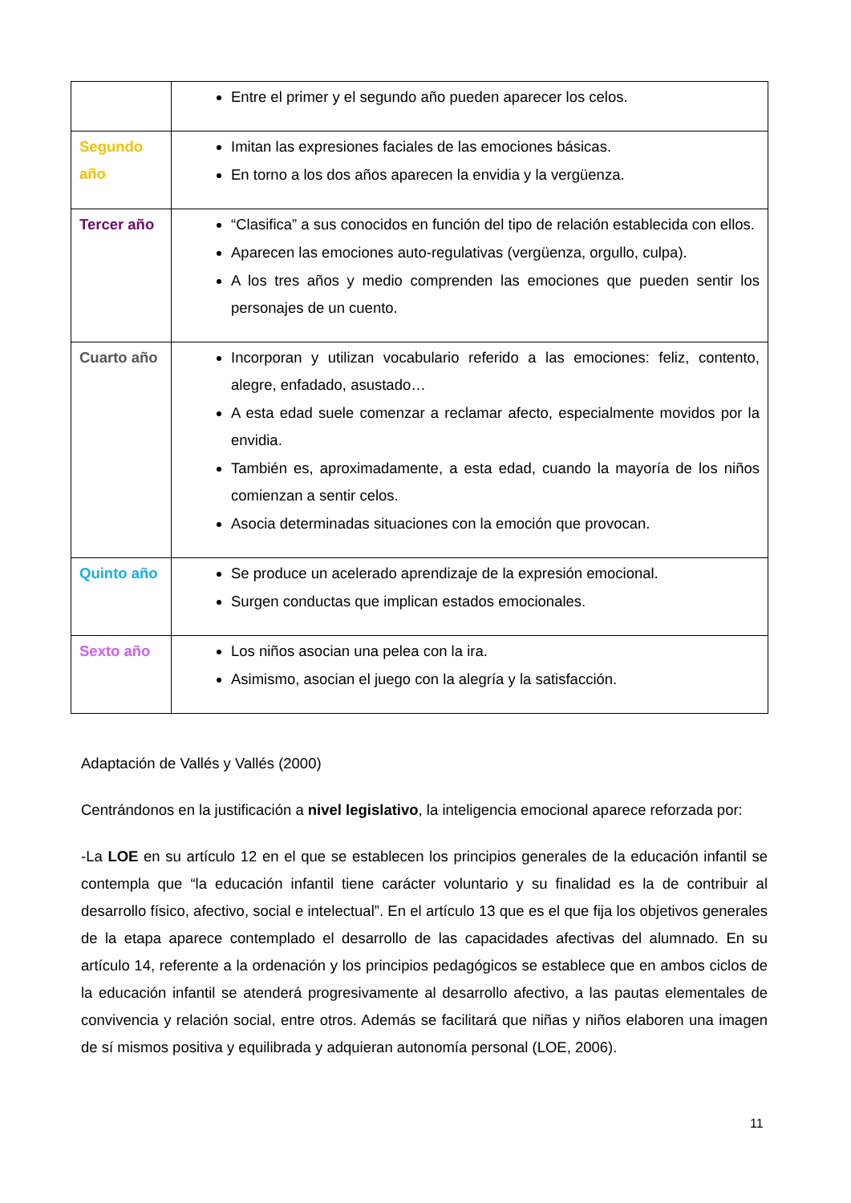| | Entre el primer y el segundo año pueden aparecer los celos. |
| Segundo año | Imitan las expresiones faciales de las emociones básicas. En torno a los dos años aparecen la envidia y la vergüenza. |
| Tercer año | “Clasifica” a sus conocidos en función del tipo de relación establecida con ellos. Aparecen las emociones auto-regulativas (vergüenza, orgullo, culpa). A los tres años y medio comprenden las emociones que pueden sentir los personajes de un cuento. |
| Cuarto año | Incorporan y utilizan vocabulario referido a las emociones: feliz, contento, alegre, enfadado, asustado… A esta edad suele comenzar a reclamar afecto, especialmente movidos por la envidia. También es, aproximadamente, a esta edad, cuando la mayoría de los niños comienzan a sentir celos. Asocia determinadas situaciones con la emoción que provocan. |
| Quinto año | Se produce un acelerado aprendizaje de la expresión emocional. Surgen conductas que implican estados emocionales. |
| Sexto año | Los niños asocian una pelea con la ira. Asimismo, asocian el juego con la alegría y la satisfacción. |
Adaptación de Vallés y Vallés (2000)
Centrándonos en la justificación a nivel legislativo, la inteligencia emocional aparece reforzada por:
-La LOE en su artículo 12 en el que se establecen los principios generales de la educación infantil se contempla que “la educación infantil tiene carácter voluntario y su finalidad es la de contribuir al desarrollo físico, afectivo, social e intelectual”. En el artículo 13 que es el que fija los objetivos generales de la etapa aparece contemplado el desarrollo de las capacidades afectivas del alumnado. En su artículo 14, referente a la ordenación y los principios pedagógicos se establece que en ambos ciclos de la educación infantil se atenderá progresivamente al desarrollo afectivo, a las pautas elementales de convivencia y relación social, entre otros. Además se facilitará que niñas y niños elaboren una imagen de sí mismos positiva y equilibrada y adquieran autonomía personal (LOE, 2006).
11